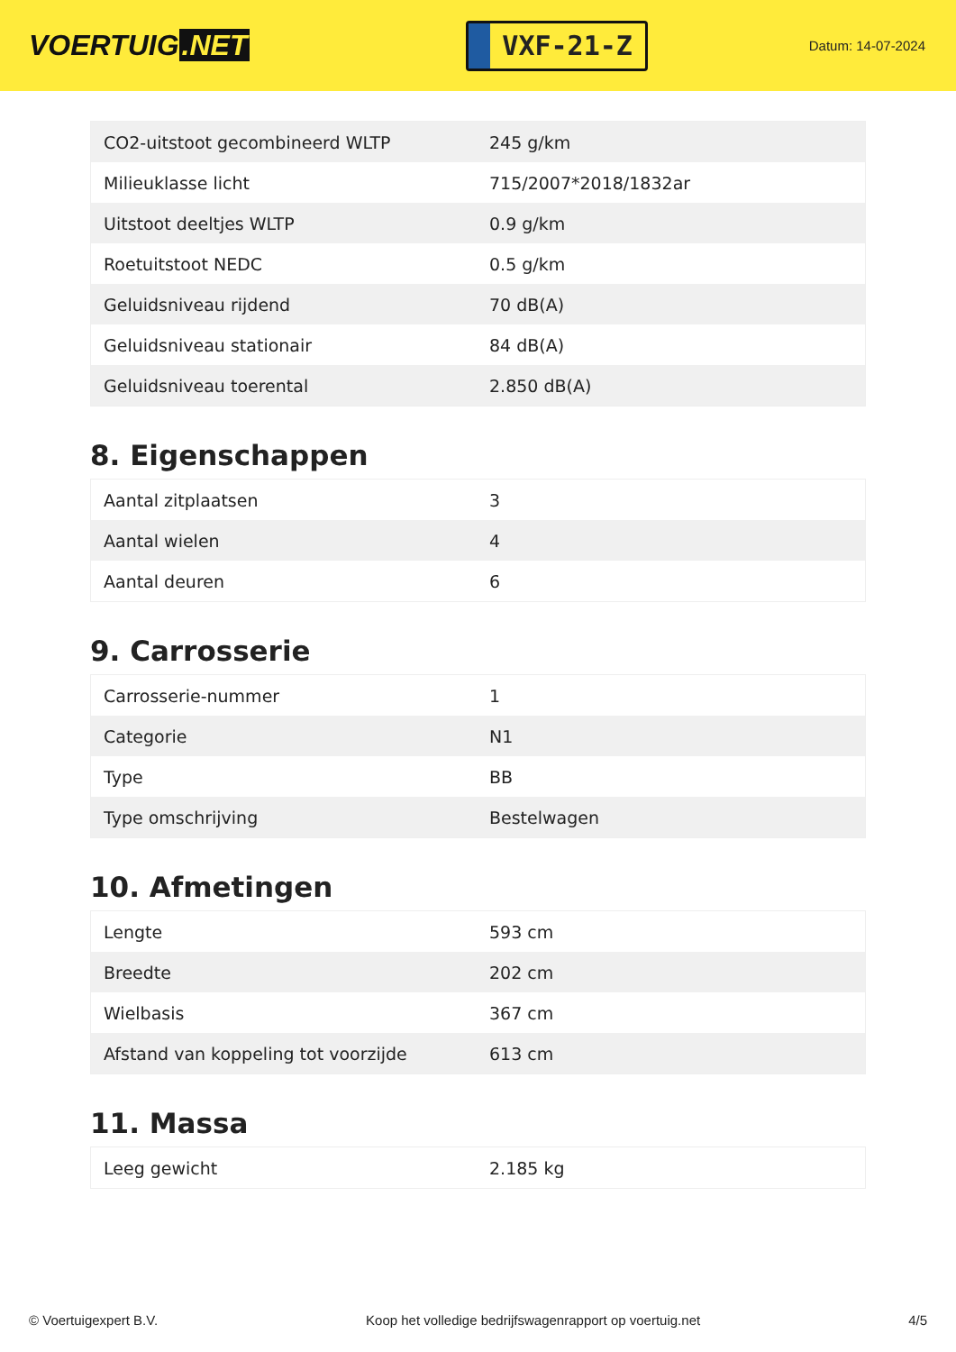VOERTUIG.NET
VXF-21-Z
Datum: 14-07-2024
| CO2-uitstoot gecombineerd WLTP | 245 g/km |
| Milieuklasse licht | 715/2007*2018/1832ar |
| Uitstoot deeltjes WLTP | 0.9 g/km |
| Roetuitstoot NEDC | 0.5 g/km |
| Geluidsniveau rijdend | 70 dB(A) |
| Geluidsniveau stationair | 84 dB(A) |
| Geluidsniveau toerental | 2.850 dB(A) |
8. Eigenschappen
| Aantal zitplaatsen | 3 |
| Aantal wielen | 4 |
| Aantal deuren | 6 |
9. Carrosserie
| Carrosserie-nummer | 1 |
| Categorie | N1 |
| Type | BB |
| Type omschrijving | Bestelwagen |
10. Afmetingen
| Lengte | 593 cm |
| Breedte | 202 cm |
| Wielbasis | 367 cm |
| Afstand van koppeling tot voorzijde | 613 cm |
11. Massa
| Leeg gewicht | 2.185 kg |
© Voertuigexpert B.V. Koop het volledige bedrijfswagenrapport op voertuig.net 4/5